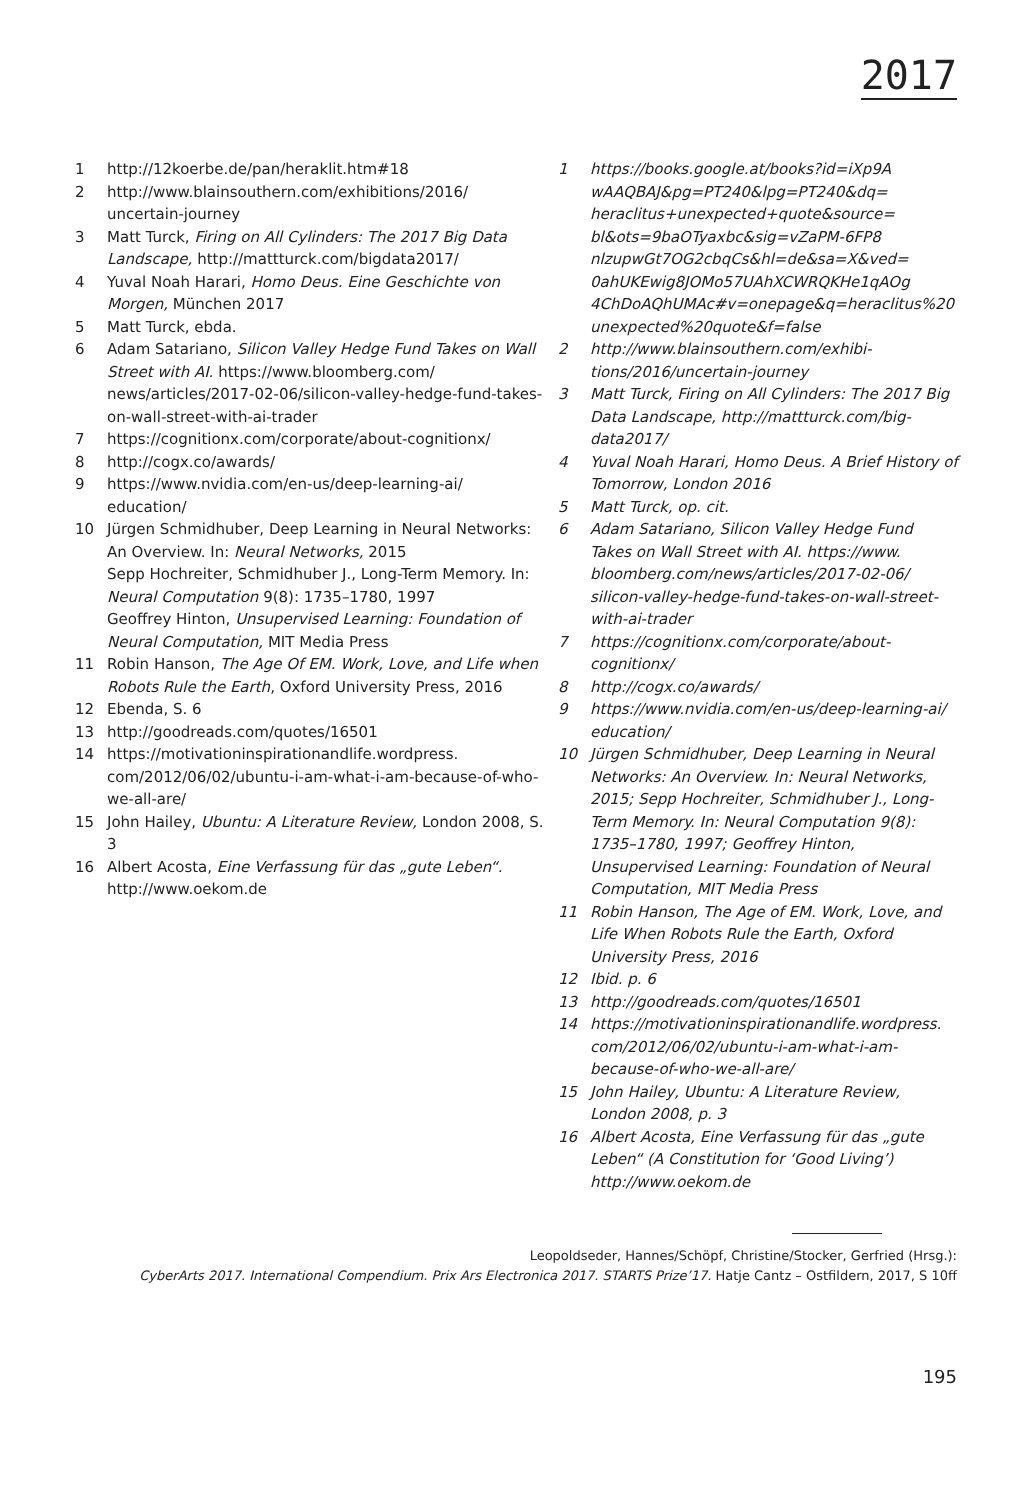2017
1 http://12koerbe.de/pan/heraklit.htm#18
2 http://www.blainsouthern.com/exhibitions/2016/ uncertain-journey
3 Matt Turck, Firing on All Cylinders: The 2017 Big Data Landscape, http://mattturck.com/bigdata2017/
4 Yuval Noah Harari, Homo Deus. Eine Geschichte von Morgen, München 2017
5 Matt Turck, ebda.
6 Adam Satariano, Silicon Valley Hedge Fund Takes on Wall Street with AI. https://www.bloomberg.com/ news/articles/2017-02-06/silicon-valley-hedge-fund-takes-on-wall-street-with-ai-trader
7 https://cognitionx.com/corporate/about-cognitionx/
8 http://cogx.co/awards/
9 https://www.nvidia.com/en-us/deep-learning-ai/ education/
10 Jürgen Schmidhuber, Deep Learning in Neural Networks: An Overview. In: Neural Networks, 2015
Sepp Hochreiter, Schmidhuber J., Long-Term Memory. In: Neural Computation 9(8): 1735–1780, 1997
Geoffrey Hinton, Unsupervised Learning: Foundation of Neural Computation, MIT Media Press
11 Robin Hanson, The Age Of EM. Work, Love, and Life when Robots Rule the Earth, Oxford University Press, 2016
12 Ebenda, S. 6
13 http://goodreads.com/quotes/16501
14 https://motivationinspirationandlife.wordpress. com/2012/06/02/ubuntu-i-am-what-i-am-because-of-who-we-all-are/
15 John Hailey, Ubuntu: A Literature Review, London 2008, S. 3
16 Albert Acosta, Eine Verfassung für das „gute Leben“. http://www.oekom.de
1 https://books.google.at/books?id=iXp9A wAAQBAJ&pg=PT240&lpg=PT240&dq= heraclitus+unexpected+quote&source= bl&ots=9baOTyaxbc&sig=vZaPM-6FP8 nlzupwGt7OG2cbqCs&hl=de&sa=X&ved= 0ahUKEwig8JOMo57UAhXCWRQKHe1qAOg 4ChDoAQhUMAc#v=onepage&q=heraclitus%20 unexpected%20quote&f=false
2 http://www.blainsouthern.com/exhibi- tions/2016/uncertain-journey
3 Matt Turck, Firing on All Cylinders: The 2017 Big Data Landscape, http://mattturck.com/big- data2017/
4 Yuval Noah Harari, Homo Deus. A Brief History of Tomorrow, London 2016
5 Matt Turck, op. cit.
6 Adam Satariano, Silicon Valley Hedge Fund Takes on Wall Street with AI. https://www. bloomberg.com/news/articles/2017-02-06/ silicon-valley-hedge-fund-takes-on-wall-street-with-ai-trader
7 https://cognitionx.com/corporate/about- cognitionx/
8 http://cogx.co/awards/
9 https://www.nvidia.com/en-us/deep-learning-ai/ education/
10 Jürgen Schmidhuber, Deep Learning in Neural Networks: An Overview. In: Neural Networks, 2015; Sepp Hochreiter, Schmidhuber J., Long-Term Memory. In: Neural Computation 9(8): 1735–1780, 1997; Geoffrey Hinton, Unsupervised Learning: Foundation of Neural Computation, MIT Media Press
11 Robin Hanson, The Age of EM. Work, Love, and Life When Robots Rule the Earth, Oxford University Press, 2016
12 Ibid. p. 6
13 http://goodreads.com/quotes/16501
14 https://motivationinspirationandlife.wordpress. com/2012/06/02/ubuntu-i-am-what-i-am- because-of-who-we-all-are/
15 John Hailey, Ubuntu: A Literature Review, London 2008, p. 3
16 Albert Acosta, Eine Verfassung für das „gute Leben“ (A Constitution for ‘Good Living’) http://www.oekom.de
Leopoldseder, Hannes/Schöpf, Christine/Stocker, Gerfried (Hrsg.):
CyberArts 2017. International Compendium. Prix Ars Electronica 2017. STARTS Prize’17. Hatje Cantz – Ostfildern, 2017, S 10ff
195